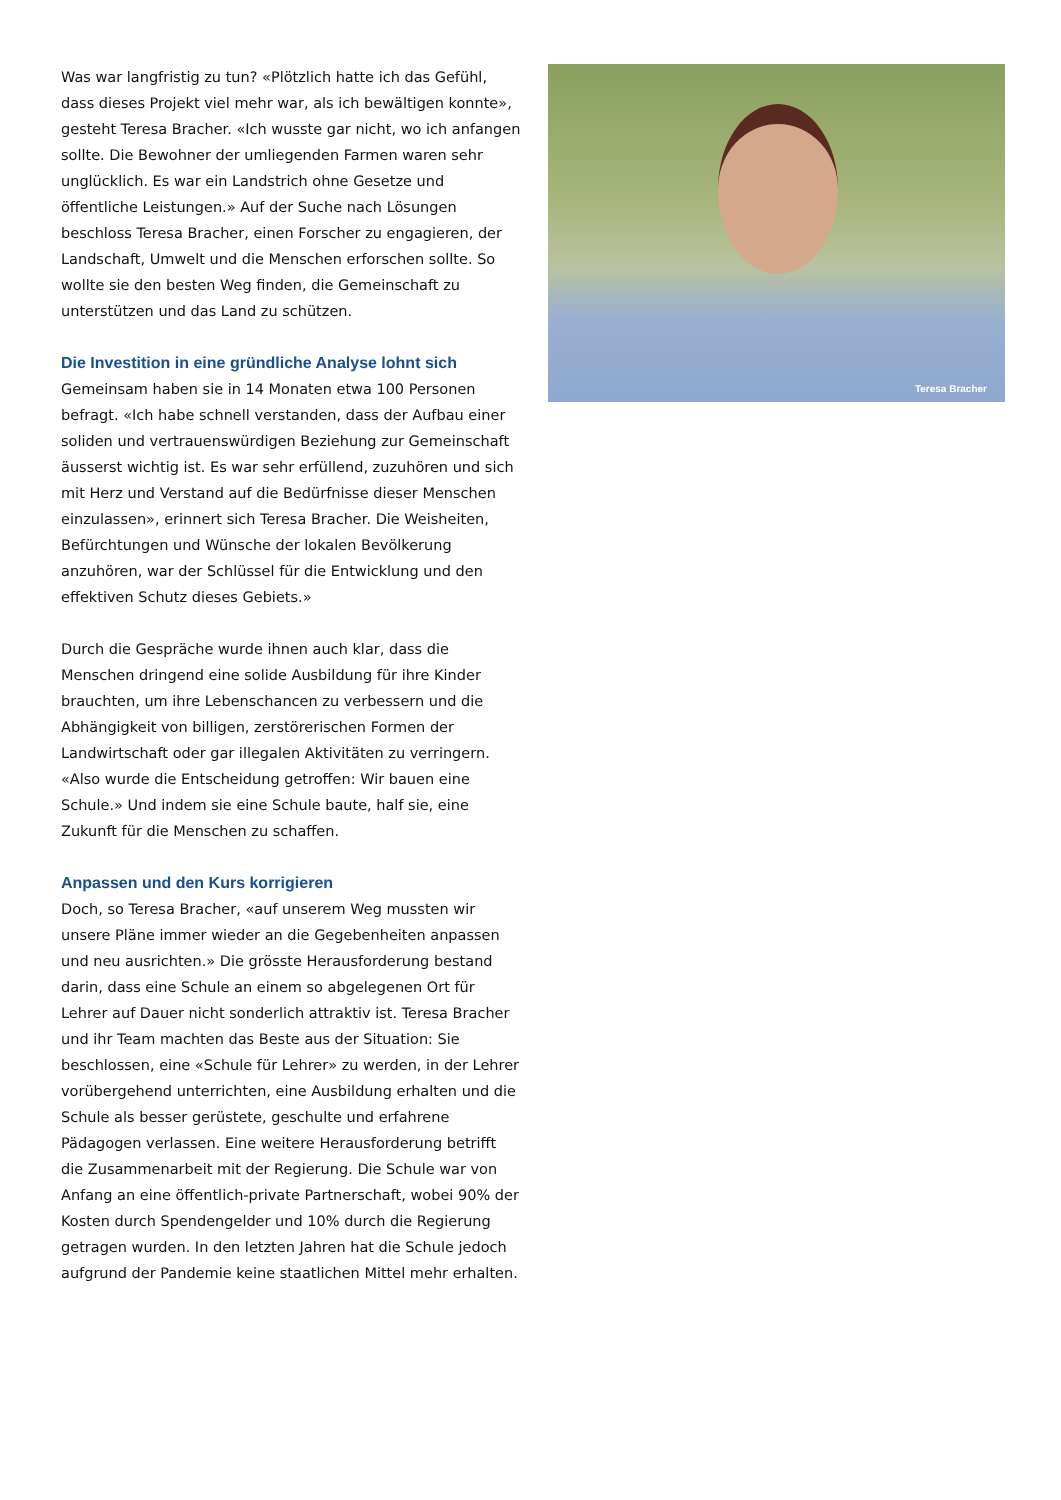Was war langfristig zu tun? «Plötzlich hatte ich das Gefühl, dass dieses Projekt viel mehr war, als ich bewältigen konnte», gesteht Teresa Bracher. «Ich wusste gar nicht, wo ich anfangen sollte. Die Bewohner der umliegenden Farmen waren sehr unglücklich. Es war ein Landstrich ohne Gesetze und öffentliche Leistungen.» Auf der Suche nach Lösungen beschloss Teresa Bracher, einen Forscher zu engagieren, der Landschaft, Umwelt und die Menschen erforschen sollte. So wollte sie den besten Weg finden, die Gemeinschaft zu unterstützen und das Land zu schützen.
Die Investition in eine gründliche Analyse lohnt sich
Gemeinsam haben sie in 14 Monaten etwa 100 Personen befragt. «Ich habe schnell verstanden, dass der Aufbau einer soliden und vertrauenswürdigen Beziehung zur Gemeinschaft äusserst wichtig ist. Es war sehr erfüllend, zuzuhören und sich mit Herz und Verstand auf die Bedürfnisse dieser Menschen einzulassen», erinnert sich Teresa Bracher. Die Weisheiten, Befürchtungen und Wünsche der lokalen Bevölkerung anzuhören, war der Schlüssel für die Entwicklung und den effektiven Schutz dieses Gebiets.»
Durch die Gespräche wurde ihnen auch klar, dass die Menschen dringend eine solide Ausbildung für ihre Kinder brauchten, um ihre Lebenschancen zu verbessern und die Abhängigkeit von billigen, zerstörerischen Formen der Landwirtschaft oder gar illegalen Aktivitäten zu verringern. «Also wurde die Entscheidung getroffen: Wir bauen eine Schule.» Und indem sie eine Schule baute, half sie, eine Zukunft für die Menschen zu schaffen.
Anpassen und den Kurs korrigieren
Doch, so Teresa Bracher, «auf unserem Weg mussten wir unsere Pläne immer wieder an die Gegebenheiten anpassen und neu ausrichten.» Die grösste Herausforderung bestand darin, dass eine Schule an einem so abgelegenen Ort für Lehrer auf Dauer nicht sonderlich attraktiv ist. Teresa Bracher und ihr Team machten das Beste aus der Situation: Sie beschlossen, eine «Schule für Lehrer» zu werden, in der Lehrer vorübergehend unterrichten, eine Ausbildung erhalten und die Schule als besser gerüstete, geschulte und erfahrene Pädagogen verlassen. Eine weitere Herausforderung betrifft die Zusammenarbeit mit der Regierung. Die Schule war von Anfang an eine öffentlich-private Partnerschaft, wobei 90% der Kosten durch Spendengelder und 10% durch die Regierung getragen wurden. In den letzten Jahren hat die Schule jedoch aufgrund der Pandemie keine staatlichen Mittel mehr erhalten.
Teresa Bracher